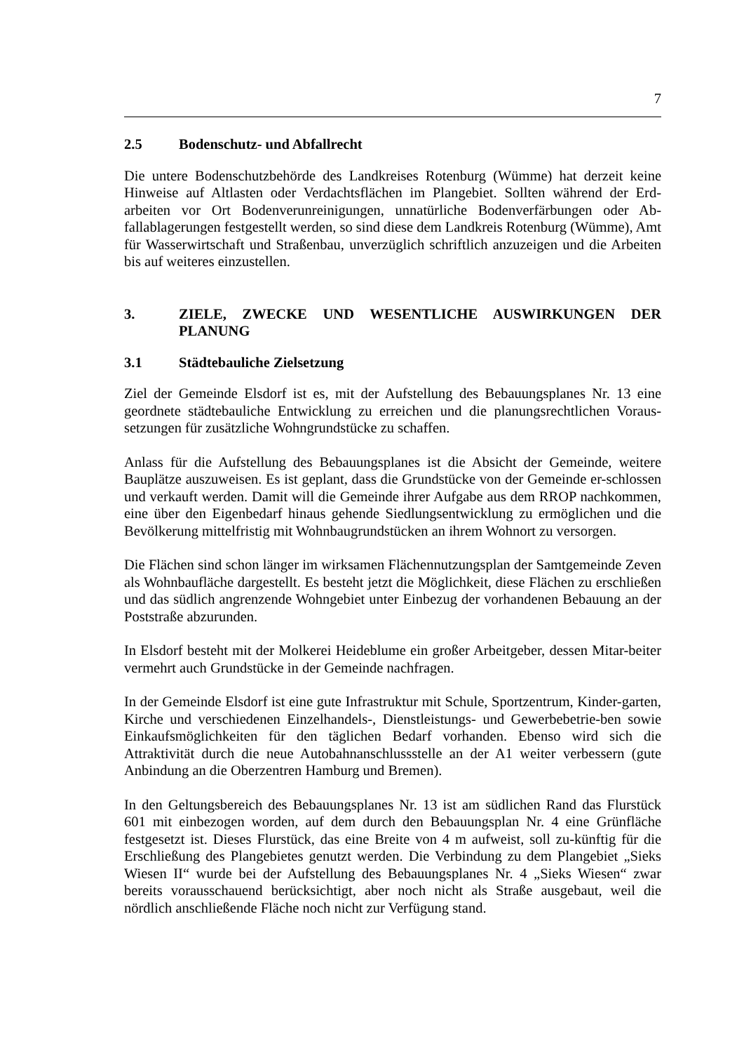7
2.5 Bodenschutz- und Abfallrecht
Die untere Bodenschutzbehörde des Landkreises Rotenburg (Wümme) hat derzeit keine Hinweise auf Altlasten oder Verdachtsflächen im Plangebiet. Sollten während der Erd-arbeiten vor Ort Bodenverunreinigungen, unnatürliche Bodenverfärbungen oder Ab-fallablagerungen festgestellt werden, so sind diese dem Landkreis Rotenburg (Wümme), Amt für Wasserwirtschaft und Straßenbau, unverzüglich schriftlich anzuzeigen und die Arbeiten bis auf weiteres einzustellen.
3. ZIELE, ZWECKE UND WESENTLICHE AUSWIRKUNGEN DER PLANUNG
3.1 Städtebauliche Zielsetzung
Ziel der Gemeinde Elsdorf ist es, mit der Aufstellung des Bebauungsplanes Nr. 13 eine geordnete städtebauliche Entwicklung zu erreichen und die planungsrechtlichen Voraus-setzungen für zusätzliche Wohngrundstücke zu schaffen.
Anlass für die Aufstellung des Bebauungsplanes ist die Absicht der Gemeinde, weitere Bauplätze auszuweisen. Es ist geplant, dass die Grundstücke von der Gemeinde er-schlossen und verkauft werden. Damit will die Gemeinde ihrer Aufgabe aus dem RROP nachkommen, eine über den Eigenbedarf hinaus gehende Siedlungsentwicklung zu ermöglichen und die Bevölkerung mittelfristig mit Wohnbaugrundstücken an ihrem Wohnort zu versorgen.
Die Flächen sind schon länger im wirksamen Flächennutzungsplan der Samtgemeinde Zeven als Wohnbaufläche dargestellt. Es besteht jetzt die Möglichkeit, diese Flächen zu erschließen und das südlich angrenzende Wohngebiet unter Einbezug der vorhandenen Bebauung an der Poststraße abzurunden.
In Elsdorf besteht mit der Molkerei Heideblume ein großer Arbeitgeber, dessen Mitar-beiter vermehrt auch Grundstücke in der Gemeinde nachfragen.
In der Gemeinde Elsdorf ist eine gute Infrastruktur mit Schule, Sportzentrum, Kinder-garten, Kirche und verschiedenen Einzelhandels-, Dienstleistungs- und Gewerbebetrie-ben sowie Einkaufsmöglichkeiten für den täglichen Bedarf vorhanden. Ebenso wird sich die Attraktivität durch die neue Autobahnanschlussstelle an der A1 weiter verbessern (gute Anbindung an die Oberzentren Hamburg und Bremen).
In den Geltungsbereich des Bebauungsplanes Nr. 13 ist am südlichen Rand das Flurstück 601 mit einbezogen worden, auf dem durch den Bebauungsplan Nr. 4 eine Grünfläche festgesetzt ist. Dieses Flurstück, das eine Breite von 4 m aufweist, soll zu-künftig für die Erschließung des Plangebietes genutzt werden. Die Verbindung zu dem Plangebiet „Sieks Wiesen II“ wurde bei der Aufstellung des Bebauungsplanes Nr. 4 „Sieks Wiesen“ zwar bereits vorausschauend berücksichtigt, aber noch nicht als Straße ausgebaut, weil die nördlich anschließende Fläche noch nicht zur Verfügung stand.